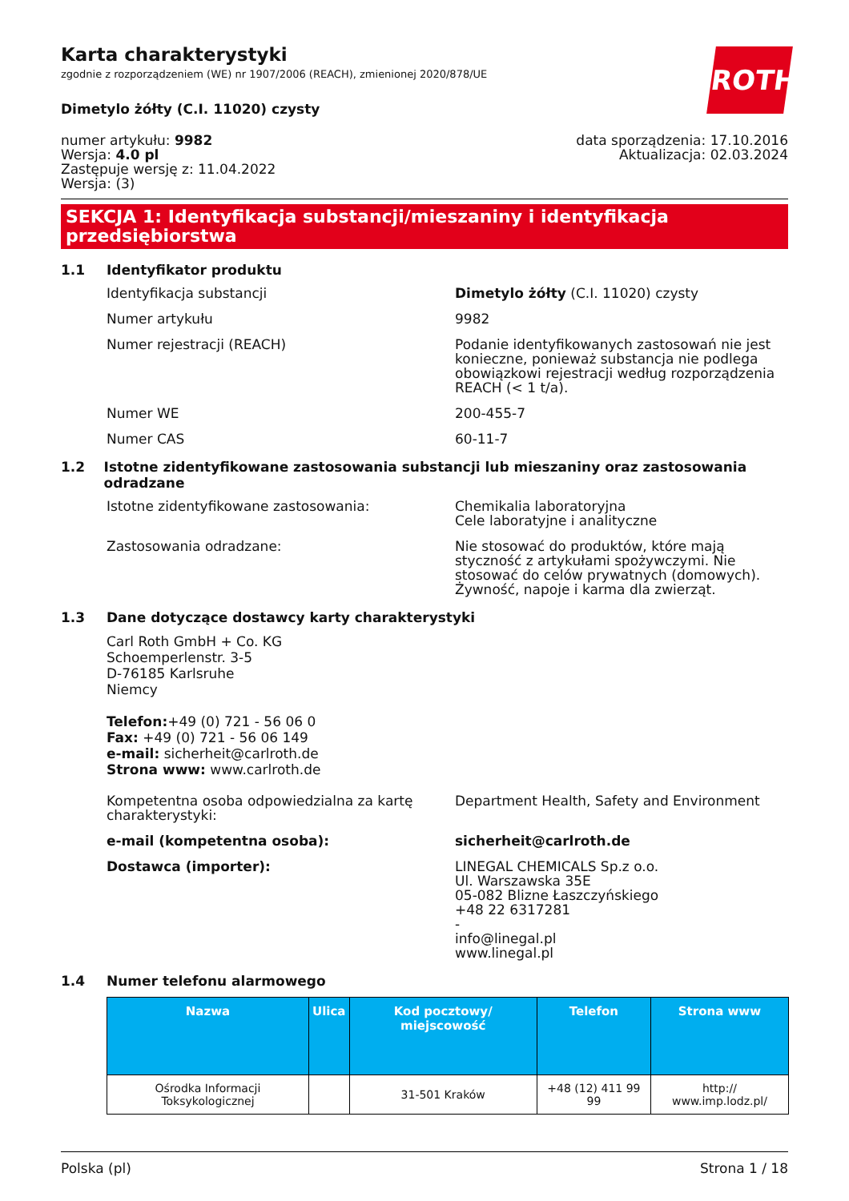ROTH
Karta charakterystyki
zgodnie z rozporządzeniem (WE) nr 1907/2006 (REACH), zmienionej 2020/878/UE
Dimetylo żółty (C.I. 11020) czysty
numer artykułu: 9982
Wersja: 4.0 pl
Zastępuje wersję z: 11.04.2022
Wersja: (3)
data sporządzenia: 17.10.2016
Aktualizacja: 02.03.2024
SEKCJA 1: Identyfikacja substancji/mieszaniny i identyfikacja przedsiębiorstwa
1.1 Identyfikator produktu
Identyfikacja substancji Dimetylo żółty (C.I. 11020) czysty
Numer artykułu 9982
Numer rejestracji (REACH) Podanie identyfikowanych zastosowań nie jest konieczne, ponieważ substancja nie podlega obowiązkowi rejestracji według rozporządzenia REACH (< 1 t/a).
Numer WE 200-455-7
Numer CAS 60-11-7
1.2 Istotne zidentyfikowane zastosowania substancji lub mieszaniny oraz zastosowania odradzane
Istotne zidentyfikowane zastosowania: Chemikalia laboratoryjna
Cele laboratyjne i analityczne
Zastosowania odradzane: Nie stosować do produktów, które mają styczność z artykułami spożywczymi. Nie stosować do celów prywatnych (domowych). Żywność, napoje i karma dla zwierząt.
1.3 Dane dotyczące dostawcy karty charakterystyki
Carl Roth GmbH + Co. KG
Schoemperlenstr. 3-5
D-76185 Karlsruhe
Niemcy
Telefon:+49 (0) 721 - 56 06 0
Fax: +49 (0) 721 - 56 06 149
e-mail: sicherheit@carlroth.de
Strona www: www.carlroth.de
Kompetentna osoba odpowiedzialna za kartę charakterystyki:
Department Health, Safety and Environment
e-mail (kompetentna osoba): sicherheit@carlroth.de
Dostawca (importer): LINEGAL CHEMICALS Sp.z o.o.
Ul. Warszawska 35E
05-082 Blizne Łaszczyńskiego
+48 22 6317281
-
info@linegal.pl
www.linegal.pl
1.4 Numer telefonu alarmowego
| Nazwa | Ulica | Kod pocztowy/ miejscowość | Telefon | Strona www |
| --- | --- | --- | --- | --- |
| Ośrodka Informacji Toksykologicznej | | 31-501 Kraków | +48 (12) 411 99 99 | http:// www.imp.lodz.pl/ |
Polska (pl) Strona 1 / 18